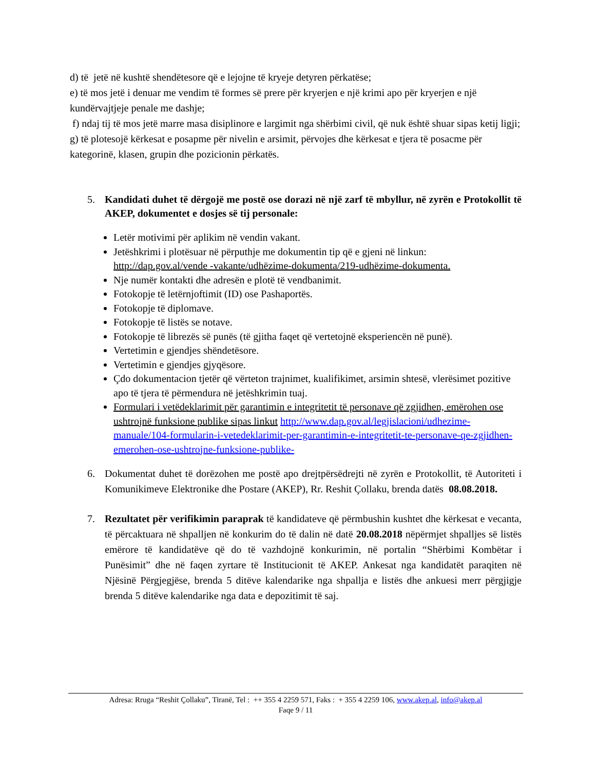d) të jetë në kushtë shendëtesore që e lejojne të kryeje detyren përkatëse;
e) të mos jetë i denuar me vendim të formes së prere për kryerjen e një krimi apo për kryerjen e një kundërvajtjeje penale me dashje;
f) ndaj tij të mos jetë marre masa disiplinore e largimit nga shërbimi civil, që nuk është shuar sipas ketij ligji;
g) të plotesojë kërkesat e posapme për nivelin e arsimit, përvojes dhe kërkesat e tjera të posacme për kategorinë, klasen, grupin dhe pozicionin përkatës.
5. Kandidati duhet të dërgojë me postë ose dorazi në një zarf të mbyllur, në zyrën e Protokollit të AKEP, dokumentet e dosjes së tij personale:
Letër motivimi për aplikim në vendin vakant.
Jetëshkrimi i plotësuar në përputhje me dokumentin tip që e gjeni në linkun: http://dap.gov.al/vende -vakante/udhëzime-dokumenta/219-udhëzime-dokumenta.
Nje numër kontakti dhe adresën e plotë të vendbanimit.
Fotokopje të letërnjoftimit (ID) ose Pashaportës.
Fotokopje të diplomave.
Fotokopje të listës se notave.
Fotokopje të librezës së punës (të gjitha faqet që vertetojnë eksperiencën në punë).
Vertetimin e gjendjes shëndetësore.
Vertetimin e gjendjes gjyqësore.
Çdo dokumentacion tjetër që vërteton trajnimet, kualifikimet, arsimin shtesë, vlerësimet pozitive apo të tjera të përmendura në jetëshkrimin tuaj.
Formulari i vetëdeklarimit për garantimin e integritetit të personave që zgjidhen, emërohen ose ushtrojnë funksione publike sipas linkut http://www.dap.gov.al/legjislacioni/udhezime-manuale/104-formularin-i-vetedeklarimit-per-garantimin-e-integritetit-te-personave-qe-zgjidhen-emerohen-ose-ushtrojne-funksione-publike-
6. Dokumentat duhet të dorëzohen me postë apo drejtpërsëdrejti në zyrën e Protokollit, të Autoriteti i Komunikimeve Elektronike dhe Postare (AKEP), Rr. Reshit Çollaku, brenda datës 08.08.2018.
7. Rezultatet për verifikimin paraprak të kandidateve që përmbushin kushtet dhe kërkesat e vecanta, të përcaktuara në shpalljen në konkurim do të dalin në datë 20.08.2018 nëpërmjet shpalljes së listës emërore të kandidatëve që do të vazhdojnë konkurimin, në portalin “Shërbimi Kombëtar i Punësimit” dhe në faqen zyrtare të Institucionit të AKEP. Ankesat nga kandidatët paraqiten në Njësinë Përgjegjëse, brenda 5 ditëve kalendarike nga shpallja e listës dhe ankuesi merr përgjigje brenda 5 ditëve kalendarike nga data e depozitimit të saj.
Adresa: Rruga “Reshit Çollaku”, Tiranë, Tel : ++ 355 4 2259 571, Faks : + 355 4 2259 106, www.akep.al, info@akep.al
Faqe 9 / 11